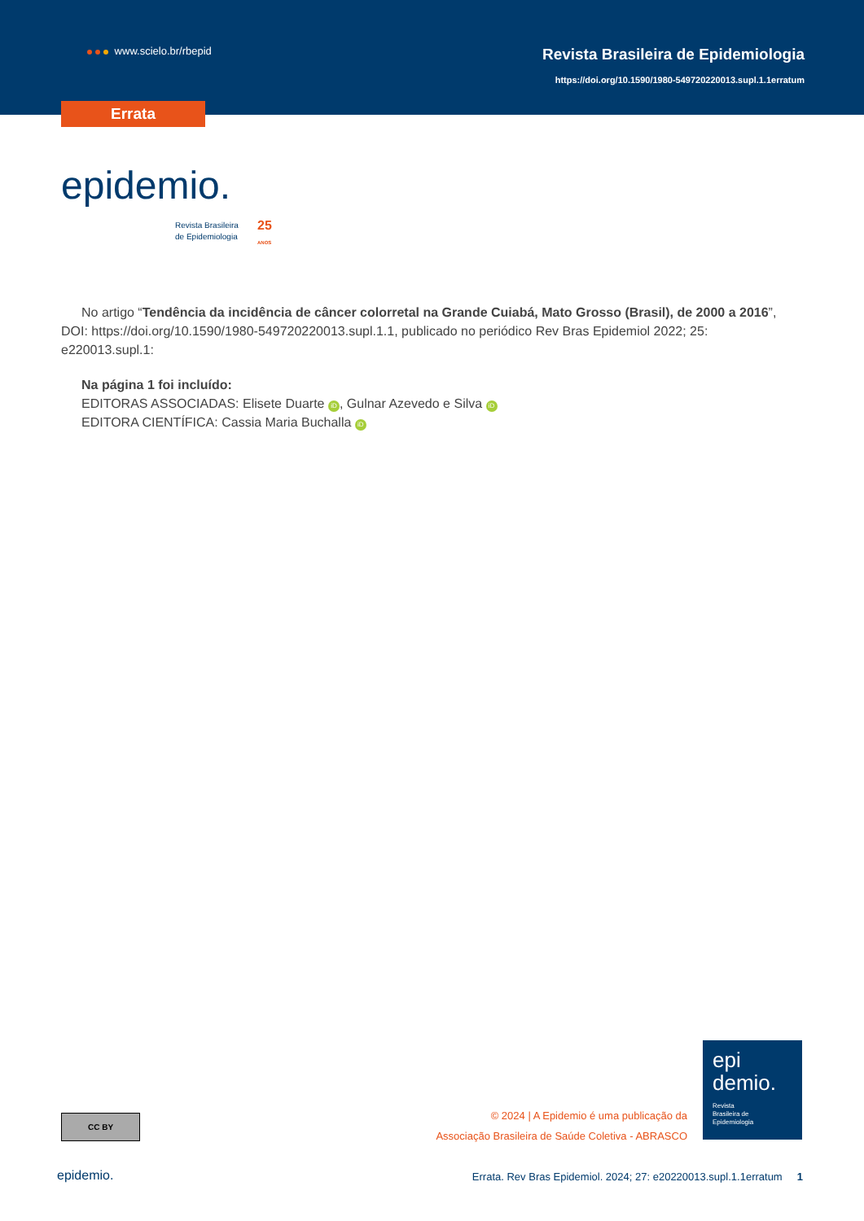www.scielo.br/rbepid
Revista Brasileira de Epidemiologia
https://doi.org/10.1590/1980-549720220013.supl.1.1erratum
Errata
epidemio.
Revista Brasileira
de Epidemiologia
25
ANOS
No artigo “Tendência da incidência de câncer colorretal na Grande Cuiabá, Mato Grosso (Brasil), de 2000 a 2016”, DOI: https://doi.org/10.1590/1980-549720220013.supl.1.1, publicado no periódico Rev Bras Epidemiol 2022; 25: e220013.supl.1:
Na página 1 foi incluído:
EDITORAS ASSOCIADAS: Elisete Duarte iD, Gulnar Azevedo e Silva iD
EDITORA CIENTÍFICA: Cassia Maria Buchalla iD
CC BY
© 2024 | A Epidemio é uma publicação da
Associação Brasileira de Saúde Coletiva - ABRASCO
epi
demio.
Revista
Brasileira de
Epidemiologia
epidemio.
Errata. Rev Bras Epidemiol. 2024; 27: e20220013.supl.1.1erratum 1